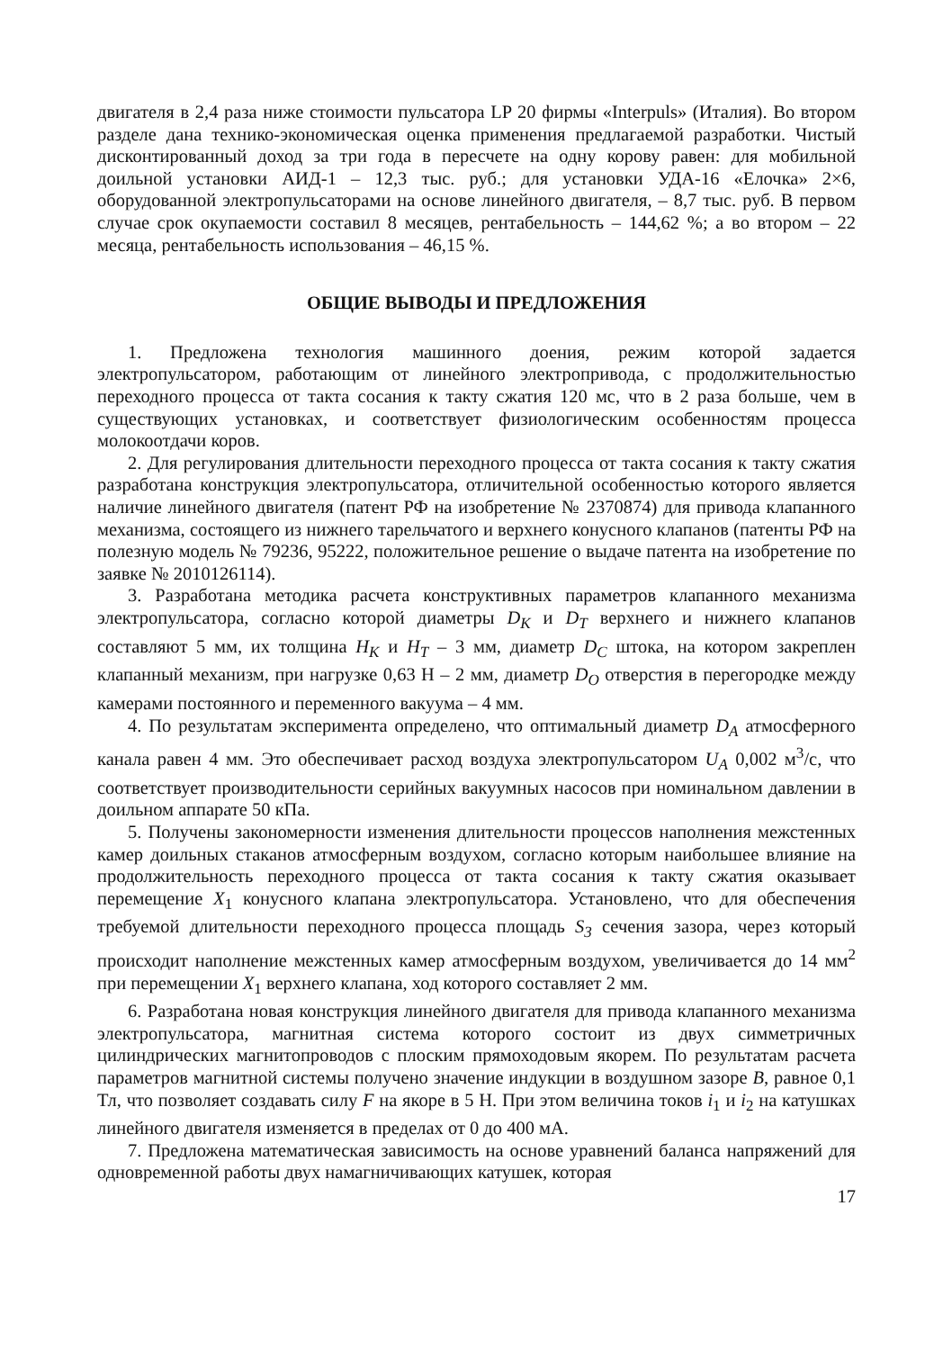двигателя в 2,4 раза ниже стоимости пульсатора LP 20 фирмы «Interpuls» (Италия). Во втором разделе дана технико-экономическая оценка применения предлагаемой разработки. Чистый дисконтированный доход за три года в пересчете на одну корову равен: для мобильной доильной установки АИД-1 – 12,3 тыс. руб.; для установки УДА-16 «Елочка» 2×6, оборудованной электропульсаторами на основе линейного двигателя, – 8,7 тыс. руб. В первом случае срок окупаемости составил 8 месяцев, рентабельность – 144,62 %; а во втором – 22 месяца, рентабельность использования – 46,15 %.
ОБЩИЕ ВЫВОДЫ И ПРЕДЛОЖЕНИЯ
1. Предложена технология машинного доения, режим которой задается электропульсатором, работающим от линейного электропривода, с продолжительностью переходного процесса от такта сосания к такту сжатия 120 мс, что в 2 раза больше, чем в существующих установках, и соответствует физиологическим особенностям процесса молокоотдачи коров.
2. Для регулирования длительности переходного процесса от такта сосания к такту сжатия разработана конструкция электропульсатора, отличительной особенностью которого является наличие линейного двигателя (патент РФ на изобретение № 2370874) для привода клапанного механизма, состоящего из нижнего тарельчатого и верхнего конусного клапанов (патенты РФ на полезную модель № 79236, 95222, положительное решение о выдаче патента на изобретение по заявке № 2010126114).
3. Разработана методика расчета конструктивных параметров клапанного механизма электропульсатора, согласно которой диаметры D<sub>K</sub> и D<sub>T</sub> верхнего и нижнего клапанов составляют 5 мм, их толщина H<sub>K</sub> и H<sub>T</sub> – 3 мм, диаметр D<sub>C</sub> штока, на котором закреплен клапанный механизм, при нагрузке 0,63 Н – 2 мм, диаметр D<sub>O</sub> отверстия в перегородке между камерами постоянного и переменного вакуума – 4 мм.
4. По результатам эксперимента определено, что оптимальный диаметр D<sub>A</sub> атмосферного канала равен 4 мм. Это обеспечивает расход воздуха электропульсатором U<sub>A</sub> 0,002 м<sup>3</sup>/с, что соответствует производительности серийных вакуумных насосов при номинальном давлении в доильном аппарате 50 кПа.
5. Получены закономерности изменения длительности процессов наполнения межстенных камер доильных стаканов атмосферным воздухом, согласно которым наибольшее влияние на продолжительность переходного процесса от такта сосания к такту сжатия оказывает перемещение X<sub>1</sub> конусного клапана электропульсатора. Установлено, что для обеспечения требуемой длительности переходного процесса площадь S<sub>3</sub> сечения зазора, через который происходит наполнение межстенных камер атмосферным воздухом, увеличивается до 14 мм<sup>2</sup> при перемещении X<sub>1</sub> верхнего клапана, ход которого составляет 2 мм.
6. Разработана новая конструкция линейного двигателя для привода клапанного механизма электропульсатора, магнитная система которого состоит из двух симметричных цилиндрических магнитопроводов с плоским прямоходовым якорем. По результатам расчета параметров магнитной системы получено значение индукции в воздушном зазоре B, равное 0,1 Тл, что позволяет создавать силу F на якоре в 5 Н. При этом величина токов i<sub>1</sub> и i<sub>2</sub> на катушках линейного двигателя изменяется в пределах от 0 до 400 мА.
7. Предложена математическая зависимость на основе уравнений баланса напряжений для одновременной работы двух намагничивающих катушек, которая
17